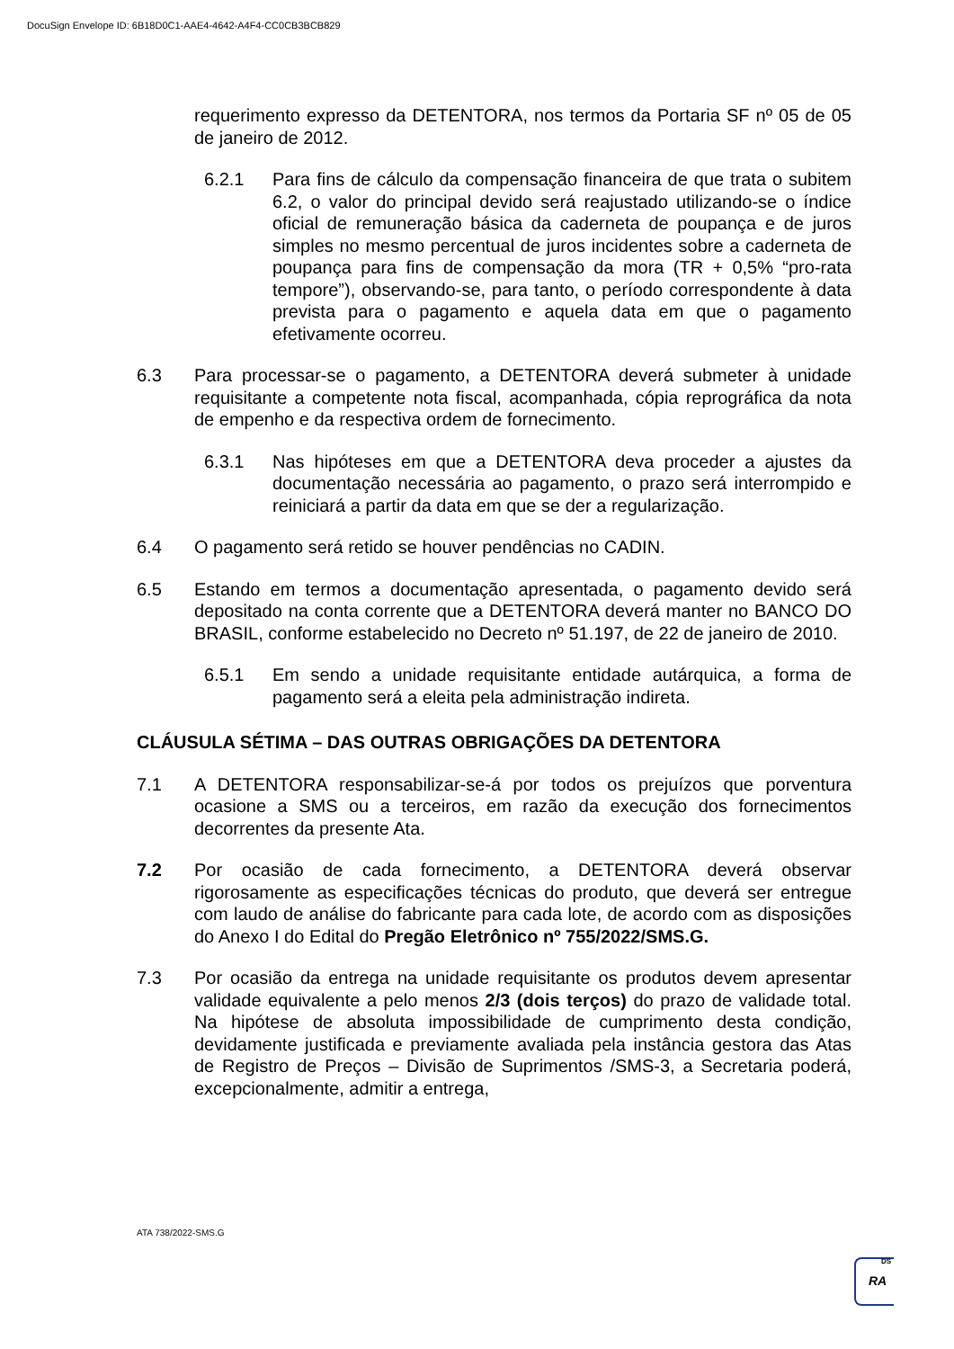DocuSign Envelope ID: 6B18D0C1-AAE4-4642-A4F4-CC0CB3BCB829
requerimento expresso da DETENTORA, nos termos da Portaria SF nº 05 de 05 de janeiro de 2012.
6.2.1 Para fins de cálculo da compensação financeira de que trata o subitem 6.2, o valor do principal devido será reajustado utilizando-se o índice oficial de remuneração básica da caderneta de poupança e de juros simples no mesmo percentual de juros incidentes sobre a caderneta de poupança para fins de compensação da mora (TR + 0,5% “pro-rata tempore”), observando-se, para tanto, o período correspondente à data prevista para o pagamento e aquela data em que o pagamento efetivamente ocorreu.
6.3 Para processar-se o pagamento, a DETENTORA deverá submeter à unidade requisitante a competente nota fiscal, acompanhada, cópia reprográfica da nota de empenho e da respectiva ordem de fornecimento.
6.3.1 Nas hipóteses em que a DETENTORA deva proceder a ajustes da documentação necessária ao pagamento, o prazo será interrompido e reiniciará a partir da data em que se der a regularização.
6.4 O pagamento será retido se houver pendências no CADIN.
6.5 Estando em termos a documentação apresentada, o pagamento devido será depositado na conta corrente que a DETENTORA deverá manter no BANCO DO BRASIL, conforme estabelecido no Decreto nº 51.197, de 22 de janeiro de 2010.
6.5.1 Em sendo a unidade requisitante entidade autárquica, a forma de pagamento será a eleita pela administração indireta.
CLÁUSULA SÉTIMA – DAS OUTRAS OBRIGAÇÕES DA DETENTORA
7.1 A DETENTORA responsabilizar-se-á por todos os prejuízos que porventura ocasione a SMS ou a terceiros, em razão da execução dos fornecimentos decorrentes da presente Ata.
7.2 Por ocasião de cada fornecimento, a DETENTORA deverá observar rigorosamente as especificações técnicas do produto, que deverá ser entregue com laudo de análise do fabricante para cada lote, de acordo com as disposições do Anexo I do Edital do Pregão Eletrônico nº 755/2022/SMS.G.
7.3 Por ocasião da entrega na unidade requisitante os produtos devem apresentar validade equivalente a pelo menos 2/3 (dois terços) do prazo de validade total. Na hipótese de absoluta impossibilidade de cumprimento desta condição, devidamente justificada e previamente avaliada pela instância gestora das Atas de Registro de Preços – Divisão de Suprimentos /SMS-3, a Secretaria poderá, excepcionalmente, admitir a entrega,
ATA 738/2022-SMS.G
DS
RA